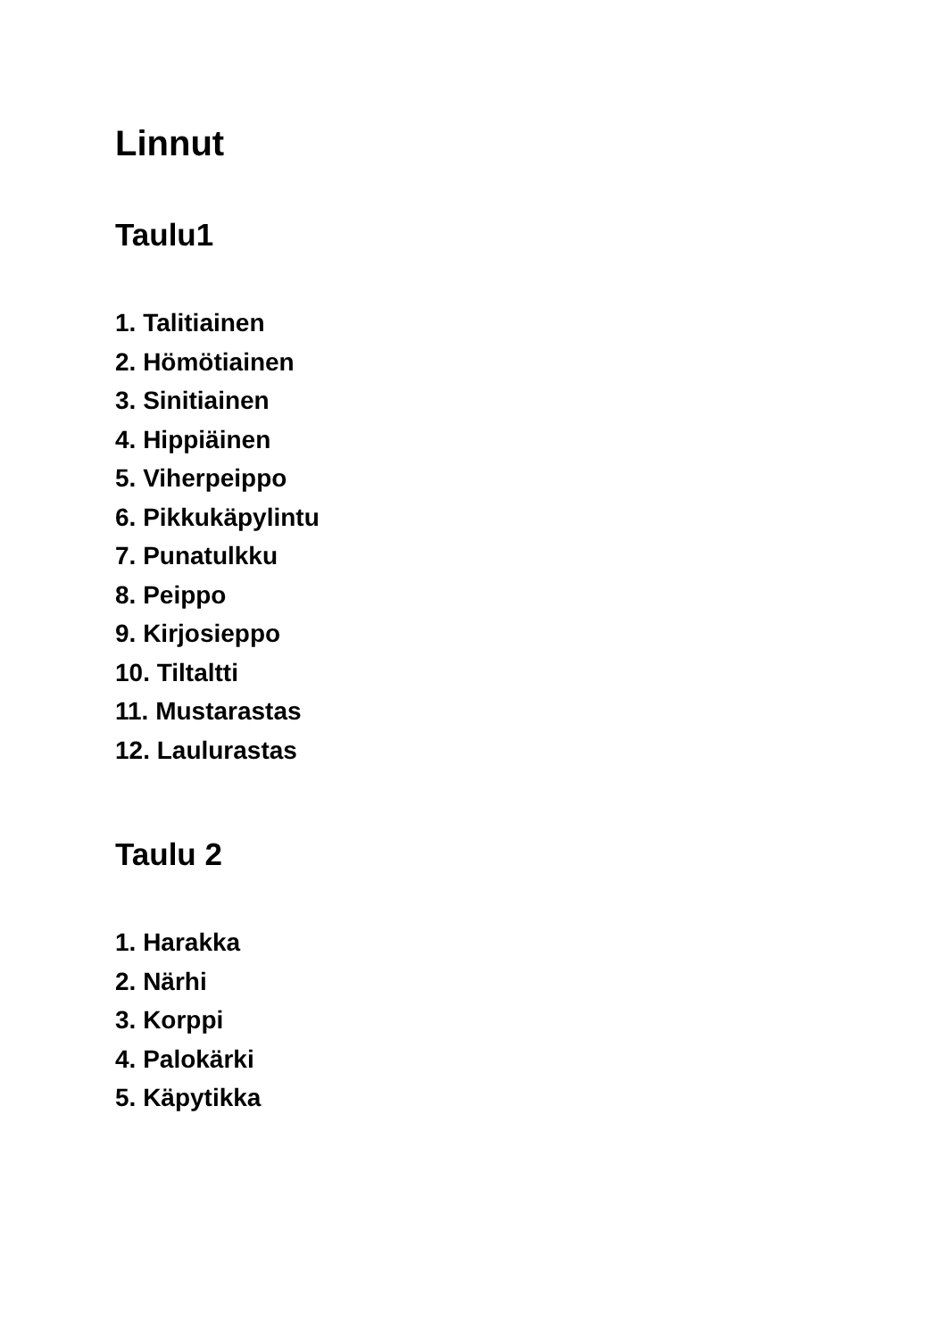Linnut
Taulu1
1. Talitiainen
2. Hömötiainen
3. Sinitiainen
4. Hippiäinen
5. Viherpeippo
6. Pikkukäpylintu
7. Punatulkku
8. Peippo
9. Kirjosieppo
10. Tiltaltti
11. Mustarastas
12. Laulurastas
Taulu 2
1. Harakka
2. Närhi
3. Korppi
4. Palokärki
5. Käpytikka